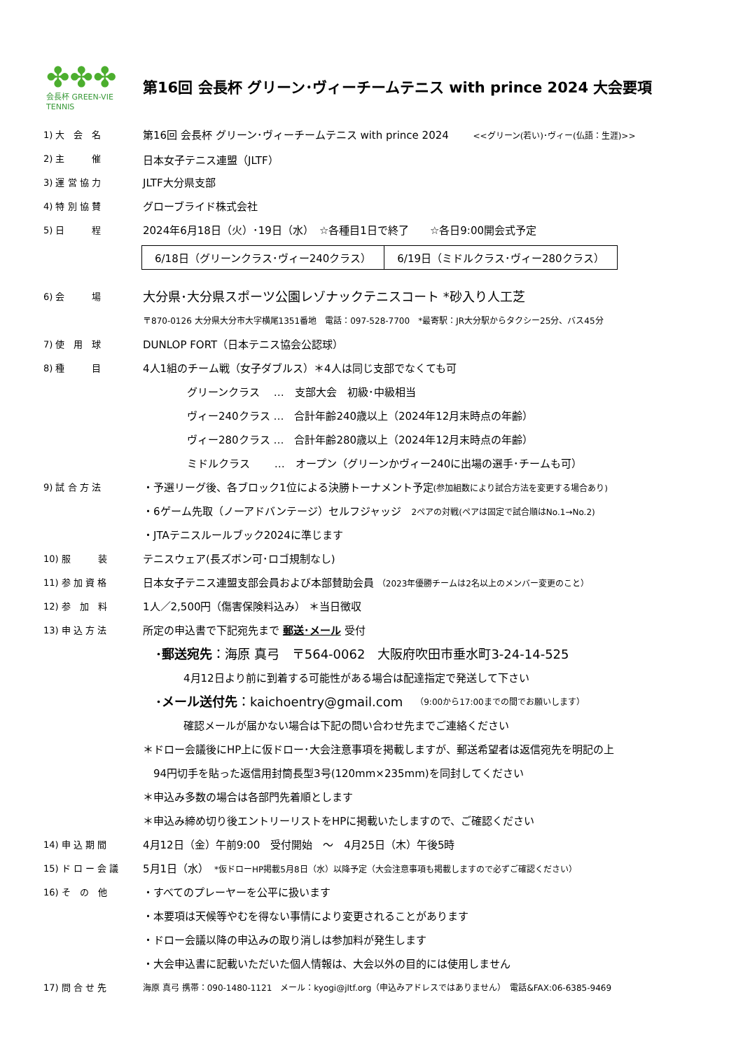✤✤✤
会長杯 GREEN-VIE TENNIS
第16回 会長杯 グリーン･ヴィーチームテニス with prince 2024 大会要項
1) 大　会　名
第16回 会長杯 グリーン･ヴィーチームテニス with prince 2024 　　<<グリーン(若い)･ヴィー(仏語：生涯)>>
2) 主　　　催
日本女子テニス連盟（JLTF）
3) 運 営 協 力
JLTF大分県支部
4) 特 別 協 賛
グローブライド株式会社
5) 日　　　程
2024年6月18日（火）･19日（水）　☆各種目1日で終了　　☆各日9:00開会式予定
| 6/18日（グリーンクラス･ヴィー240クラス） | 6/19日（ミドルクラス･ヴィー280クラス） |
6) 会　　　場
大分県･大分県スポーツ公園レゾナックテニスコート *砂入り人工芝
〒870-0126 大分県大分市大字横尾1351番地　電話：097-528-7700　*最寄駅：JR大分駅からタクシー25分、バス45分
7) 使　用　球
DUNLOP FORT（日本テニス協会公認球）
8) 種　　　目
4人1組のチーム戦（女子ダブルス）＊4人は同じ支部でなくても可
グリーンクラス　 …　支部大会　初級･中級相当
ヴィー240クラス …　合計年齢240歳以上（2024年12月末時点の年齢）
ヴィー280クラス …　合計年齢280歳以上（2024年12月末時点の年齢）
ミドルクラス　　 …　オープン（グリーンかヴィー240に出場の選手･チームも可）
9) 試 合 方 法
・予選リーグ後、各ブロック1位による決勝トーナメント予定(参加組数により試合方法を変更する場合あり)
・6ゲーム先取（ノーアドバンテージ）セルフジャッジ　2ペアの対戦(ペアは固定で試合順はNo.1→No.2)
・JTAテニスルールブック2024に準じます
10) 服　　　装
テニスウェア(長ズボン可･ロゴ規制なし)
11) 参 加 資 格
日本女子テニス連盟支部会員および本部賛助会員 （2023年優勝チームは2名以上のメンバー変更のこと）
12) 参　加　料
1人／2,500円（傷害保険料込み） ＊当日徴収
13) 申 込 方 法
所定の申込書で下記宛先まで 郵送･メール 受付
･郵送宛先 ：海原 真弓　〒564-0062　大阪府吹田市垂水町3-24-14-525
4月12日より前に到着する可能性がある場合は配達指定で発送して下さい
･メール送付先 ：kaichoentry@gmail.com　（9:00から17:00までの間でお願いします）
確認メールが届かない場合は下記の問い合わせ先までご連絡ください
＊ドロー会議後にHP上に仮ドロー･大会注意事項を掲載しますが、郵送希望者は返信宛先を明記の上
　94円切手を貼った返信用封筒長型3号(120mm×235mm)を同封してください
＊申込み多数の場合は各部門先着順とします
＊申込み締め切り後エントリーリストをHPに掲載いたしますので、ご確認ください
14) 申 込 期 間
4月12日（金）午前9:00　受付開始　～　4月25日（木）午後5時
15) ド ロ ー 会 議
5月1日（水）　*仮ドローHP掲載5月8日（水）以降予定（大会注意事項も掲載しますので必ずご確認ください）
16) そ　の　他
・すべてのプレーヤーを公平に扱います
・本要項は天候等やむを得ない事情により変更されることがあります
・ドロー会議以降の申込みの取り消しは参加料が発生します
・大会申込書に記載いただいた個人情報は、大会以外の目的には使用しません
17) 問 合 せ 先
海原 真弓 携帯：090-1480-1121　メール：kyogi@jltf.org（申込みアドレスではありません）　電話&FAX:06-6385-9469